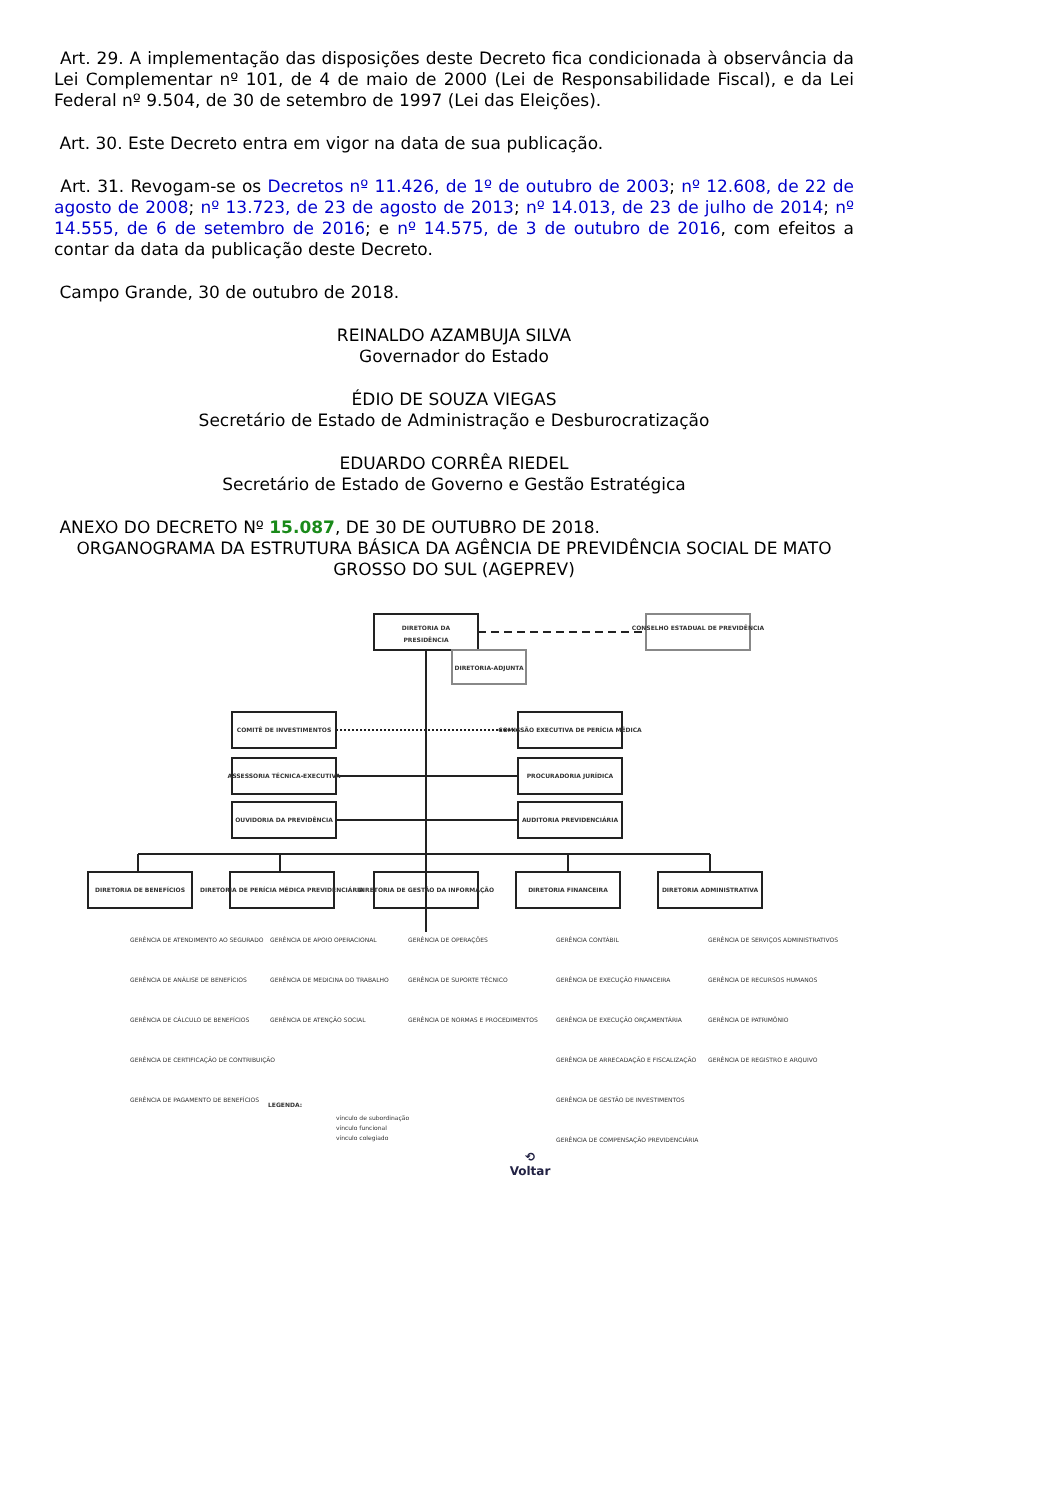Art. 29. A implementação das disposições deste Decreto fica condicionada à observância da Lei Complementar nº 101, de 4 de maio de 2000 (Lei de Responsabilidade Fiscal), e da Lei Federal nº 9.504, de 30 de setembro de 1997 (Lei das Eleições).
Art. 30. Este Decreto entra em vigor na data de sua publicação.
Art. 31. Revogam-se os Decretos nº 11.426, de 1º de outubro de 2003; nº 12.608, de 22 de agosto de 2008; nº 13.723, de 23 de agosto de 2013; nº 14.013, de 23 de julho de 2014; nº 14.555, de 6 de setembro de 2016; e nº 14.575, de 3 de outubro de 2016, com efeitos a contar da data da publicação deste Decreto.
Campo Grande, 30 de outubro de 2018.
REINALDO AZAMBUJA SILVA
Governador do Estado
ÉDIO DE SOUZA VIEGAS
Secretário de Estado de Administração e Desburocratização
EDUARDO CORRÊA RIEDEL
Secretário de Estado de Governo e Gestão Estratégica
ANEXO DO DECRETO Nº 15.087, DE 30 DE OUTUBRO DE 2018.
ORGANOGRAMA DA ESTRUTURA BÁSICA DA AGÊNCIA DE PREVIDÊNCIA SOCIAL DE MATO GROSSO DO SUL (AGEPREV)
DIRETORIA DA
PRESIDÊNCIA
CONSELHO ESTADUAL DE PREVIDÊNCIA
DIRETORIA-ADJUNTA
COMITÊ DE INVESTIMENTOS
COMISSÃO EXECUTIVA DE PERÍCIA MÉDICA
ASSESSORIA TÉCNICA-EXECUTIVA
PROCURADORIA JURÍDICA
OUVIDORIA DA PREVIDÊNCIA
AUDITORIA PREVIDENCIÁRIA
DIRETORIA DE BENEFÍCIOS
DIRETORIA DE PERÍCIA MÉDICA PREVIDENCIÁRIA
DIRETORIA DE GESTÃO DA INFORMAÇÃO
DIRETORIA FINANCEIRA
DIRETORIA ADMINISTRATIVA
GERÊNCIA DE ATENDIMENTO AO SEGURADO
GERÊNCIA DE ANÁLISE DE BENEFÍCIOS
GERÊNCIA DE CÁLCULO DE BENEFÍCIOS
GERÊNCIA DE CERTIFICAÇÃO DE CONTRIBUIÇÃO
GERÊNCIA DE PAGAMENTO DE BENEFÍCIOS
GERÊNCIA DE APOIO OPERACIONAL
GERÊNCIA DE MEDICINA DO TRABALHO
GERÊNCIA DE ATENÇÃO SOCIAL
GERÊNCIA DE OPERAÇÕES
GERÊNCIA DE SUPORTE TÉCNICO
GERÊNCIA DE NORMAS E PROCEDIMENTOS
GERÊNCIA CONTÁBIL
GERÊNCIA DE EXECUÇÃO FINANCEIRA
GERÊNCIA DE EXECUÇÃO ORÇAMENTÁRIA
GERÊNCIA DE ARRECADAÇÃO E FISCALIZAÇÃO
GERÊNCIA DE GESTÃO DE INVESTIMENTOS
GERÊNCIA DE COMPENSAÇÃO PREVIDENCIÁRIA
GERÊNCIA DE SERVIÇOS ADMINISTRATIVOS
GERÊNCIA DE RECURSOS HUMANOS
GERÊNCIA DE PATRIMÔNIO
GERÊNCIA DE REGISTRO E ARQUIVO
LEGENDA:
vínculo de subordinação
vínculo funcional
vínculo colegiado
⟲
Voltar